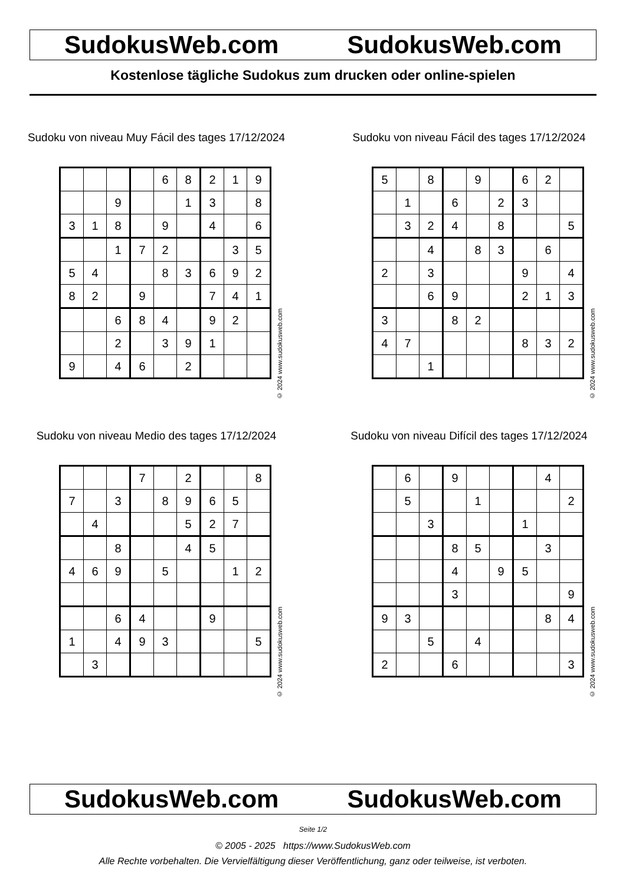SudokusWeb.com SudokusWeb.com
Kostenlose tägliche Sudokus zum drucken oder online-spielen
Sudoku von niveau Muy Fácil des tages 17/12/2024
| | | | | 6 | 8 | 2 | 1 | 9 |
| | | 9 | | | 1 | 3 | | 8 |
| 3 | 1 | 8 | | 9 | | 4 | | 6 |
| | | 1 | 7 | 2 | | | 3 | 5 |
| 5 | 4 | | | 8 | 3 | 6 | 9 | 2 |
| 8 | 2 | | 9 | | | 7 | 4 | 1 |
| | | 6 | 8 | 4 | | 9 | 2 | |
| | | 2 | | 3 | 9 | 1 | | |
| 9 | | 4 | 6 | | 2 | | | |
© 2024 www.sudokusweb.com
Sudoku von niveau Fácil des tages 17/12/2024
| 5 | | 8 | | 9 | | 6 | 2 | |
| | 1 | | 6 | | 2 | 3 | | |
| | 3 | 2 | 4 | | 8 | | | 5 |
| | | 4 | | 8 | 3 | | 6 | |
| 2 | | 3 | | | | 9 | | 4 |
| | | 6 | 9 | | | 2 | 1 | 3 |
| 3 | | | 8 | 2 | | | | |
| 4 | 7 | | | | | 8 | 3 | 2 |
| | | 1 | | | | | | |
© 2024 www.sudokusweb.com
Sudoku von niveau Medio des tages 17/12/2024
| | | | 7 | | 2 | | | 8 |
| 7 | | 3 | | 8 | 9 | 6 | 5 | |
| | 4 | | | | 5 | 2 | 7 | |
| | | 8 | | | 4 | 5 | | |
| 4 | 6 | 9 | | 5 | | | 1 | 2 |
| | | 6 | 4 | | | 9 | | |
| 1 | | 4 | 9 | 3 | | | | 5 |
| | 3 | | | | | | | |
© 2024 www.sudokusweb.com
Sudoku von niveau Difícil des tages 17/12/2024
| | 6 | | 9 | | | | 4 | |
| | 5 | | | 1 | | | | 2 |
| | | 3 | | | | 1 | | |
| | | | 8 | 5 | | | 3 | |
| | | | 4 | | 9 | 5 | | |
| | | | 3 | | | | | 9 |
| 9 | 3 | | | | | | 8 | 4 |
| | | 5 | | 4 | | | | |
| 2 | | | 6 | | | | | 3 |
© 2024 www.sudokusweb.com
SudokusWeb.com SudokusWeb.com
Seite 1/2
© 2005 - 2025 https://www.SudokusWeb.com
Alle Rechte vorbehalten. Die Vervielfältigung dieser Veröffentlichung, ganz oder teilweise, ist verboten.